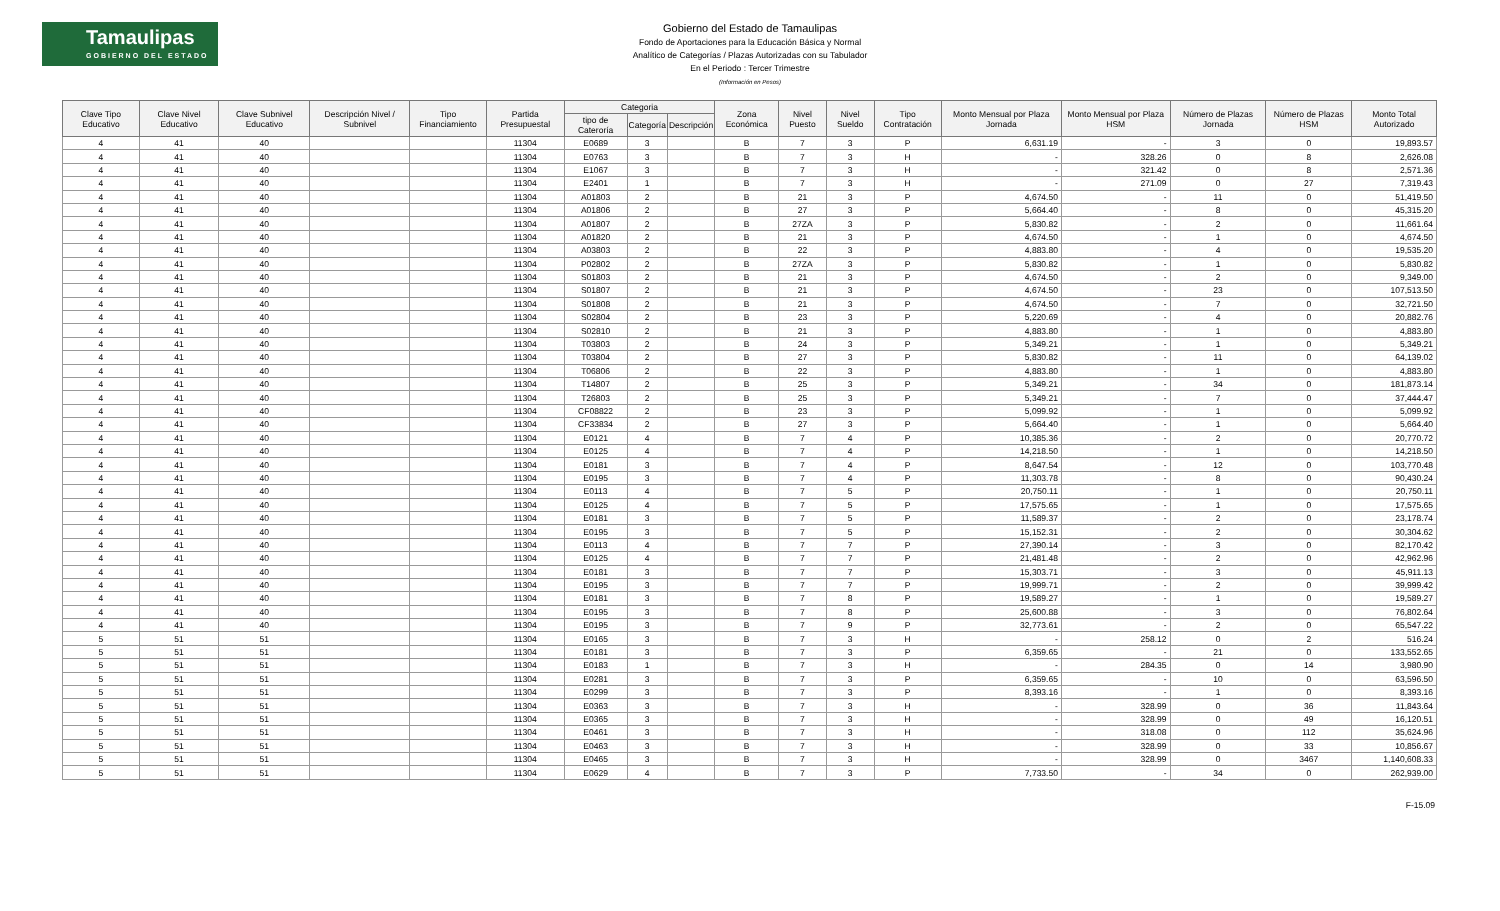Tamaulipas
GOBIERNO DEL ESTADO
Gobierno del Estado de Tamaulipas
Fondo de Aportaciones para la Educación Básica y Normal
Analítico de Categorías / Plazas Autorizadas con su Tabulador
En el Periodo : Tercer Trimestre
(Información en Pesos)
| Clave Tipo Educativo | Clave Nivel Educativo | Clave Subnivel Educativo | Descripción Nivel / Subnivel | Tipo Financiamiento | Partida Presupuestal | Categoria | | | Zona Económica | Nivel Puesto | Nivel Sueldo | Tipo Contratación | Monto Mensual por Plaza Jornada | Monto Mensual por Plaza HSM | Número de Plazas Jornada | Número de Plazas HSM | Monto Total Autorizado |
| --- | --- | --- | --- | --- | --- | --- | --- | --- | --- | --- | --- | --- | --- | --- | --- | --- | --- |
| | | | | | | tipo de Caterоría | Categoría | Descripción | | | | | | | | | |
| 4 | 41 | 40 | | | 11304 | E0689 | 3 | | B | 7 | 3 | P | 6,631.19 | - | 3 | 0 | 19,893.57 |
| 4 | 41 | 40 | | | 11304 | E0763 | 3 | | B | 7 | 3 | H | - | 328.26 | 0 | 8 | 2,626.08 |
| 4 | 41 | 40 | | | 11304 | E1067 | 3 | | B | 7 | 3 | H | - | 321.42 | 0 | 8 | 2,571.36 |
| 4 | 41 | 40 | | | 11304 | E2401 | 1 | | B | 7 | 3 | H | - | 271.09 | 0 | 27 | 7,319.43 |
| 4 | 41 | 40 | | | 11304 | A01803 | 2 | | B | 21 | 3 | P | 4,674.50 | - | 11 | 0 | 51,419.50 |
| 4 | 41 | 40 | | | 11304 | A01806 | 2 | | B | 27 | 3 | P | 5,664.40 | - | 8 | 0 | 45,315.20 |
| 4 | 41 | 40 | | | 11304 | A01807 | 2 | | B | 27ZA | 3 | P | 5,830.82 | - | 2 | 0 | 11,661.64 |
| 4 | 41 | 40 | | | 11304 | A01820 | 2 | | B | 21 | 3 | P | 4,674.50 | - | 1 | 0 | 4,674.50 |
| 4 | 41 | 40 | | | 11304 | A03803 | 2 | | B | 22 | 3 | P | 4,883.80 | - | 4 | 0 | 19,535.20 |
| 4 | 41 | 40 | | | 11304 | P02802 | 2 | | B | 27ZA | 3 | P | 5,830.82 | - | 1 | 0 | 5,830.82 |
| 4 | 41 | 40 | | | 11304 | S01803 | 2 | | B | 21 | 3 | P | 4,674.50 | - | 2 | 0 | 9,349.00 |
| 4 | 41 | 40 | | | 11304 | S01807 | 2 | | B | 21 | 3 | P | 4,674.50 | - | 23 | 0 | 107,513.50 |
| 4 | 41 | 40 | | | 11304 | S01808 | 2 | | B | 21 | 3 | P | 4,674.50 | - | 7 | 0 | 32,721.50 |
| 4 | 41 | 40 | | | 11304 | S02804 | 2 | | B | 23 | 3 | P | 5,220.69 | - | 4 | 0 | 20,882.76 |
| 4 | 41 | 40 | | | 11304 | S02810 | 2 | | B | 21 | 3 | P | 4,883.80 | - | 1 | 0 | 4,883.80 |
| 4 | 41 | 40 | | | 11304 | T03803 | 2 | | B | 24 | 3 | P | 5,349.21 | - | 1 | 0 | 5,349.21 |
| 4 | 41 | 40 | | | 11304 | T03804 | 2 | | B | 27 | 3 | P | 5,830.82 | - | 11 | 0 | 64,139.02 |
| 4 | 41 | 40 | | | 11304 | T06806 | 2 | | B | 22 | 3 | P | 4,883.80 | - | 1 | 0 | 4,883.80 |
| 4 | 41 | 40 | | | 11304 | T14807 | 2 | | B | 25 | 3 | P | 5,349.21 | - | 34 | 0 | 181,873.14 |
| 4 | 41 | 40 | | | 11304 | T26803 | 2 | | B | 25 | 3 | P | 5,349.21 | - | 7 | 0 | 37,444.47 |
| 4 | 41 | 40 | | | 11304 | CF08822 | 2 | | B | 23 | 3 | P | 5,099.92 | - | 1 | 0 | 5,099.92 |
| 4 | 41 | 40 | | | 11304 | CF33834 | 2 | | B | 27 | 3 | P | 5,664.40 | - | 1 | 0 | 5,664.40 |
| 4 | 41 | 40 | | | 11304 | E0121 | 4 | | B | 7 | 4 | P | 10,385.36 | - | 2 | 0 | 20,770.72 |
| 4 | 41 | 40 | | | 11304 | E0125 | 4 | | B | 7 | 4 | P | 14,218.50 | - | 1 | 0 | 14,218.50 |
| 4 | 41 | 40 | | | 11304 | E0181 | 3 | | B | 7 | 4 | P | 8,647.54 | - | 12 | 0 | 103,770.48 |
| 4 | 41 | 40 | | | 11304 | E0195 | 3 | | B | 7 | 4 | P | 11,303.78 | - | 8 | 0 | 90,430.24 |
| 4 | 41 | 40 | | | 11304 | E0113 | 4 | | B | 7 | 5 | P | 20,750.11 | - | 1 | 0 | 20,750.11 |
| 4 | 41 | 40 | | | 11304 | E0125 | 4 | | B | 7 | 5 | P | 17,575.65 | - | 1 | 0 | 17,575.65 |
| 4 | 41 | 40 | | | 11304 | E0181 | 3 | | B | 7 | 5 | P | 11,589.37 | - | 2 | 0 | 23,178.74 |
| 4 | 41 | 40 | | | 11304 | E0195 | 3 | | B | 7 | 5 | P | 15,152.31 | - | 2 | 0 | 30,304.62 |
| 4 | 41 | 40 | | | 11304 | E0113 | 4 | | B | 7 | 7 | P | 27,390.14 | - | 3 | 0 | 82,170.42 |
| 4 | 41 | 40 | | | 11304 | E0125 | 4 | | B | 7 | 7 | P | 21,481.48 | - | 2 | 0 | 42,962.96 |
| 4 | 41 | 40 | | | 11304 | E0181 | 3 | | B | 7 | 7 | P | 15,303.71 | - | 3 | 0 | 45,911.13 |
| 4 | 41 | 40 | | | 11304 | E0195 | 3 | | B | 7 | 7 | P | 19,999.71 | - | 2 | 0 | 39,999.42 |
| 4 | 41 | 40 | | | 11304 | E0181 | 3 | | B | 7 | 8 | P | 19,589.27 | - | 1 | 0 | 19,589.27 |
| 4 | 41 | 40 | | | 11304 | E0195 | 3 | | B | 7 | 8 | P | 25,600.88 | - | 3 | 0 | 76,802.64 |
| 4 | 41 | 40 | | | 11304 | E0195 | 3 | | B | 7 | 9 | P | 32,773.61 | - | 2 | 0 | 65,547.22 |
| 5 | 51 | 51 | | | 11304 | E0165 | 3 | | B | 7 | 3 | H | - | 258.12 | 0 | 2 | 516.24 |
| 5 | 51 | 51 | | | 11304 | E0181 | 3 | | B | 7 | 3 | P | 6,359.65 | - | 21 | 0 | 133,552.65 |
| 5 | 51 | 51 | | | 11304 | E0183 | 1 | | B | 7 | 3 | H | - | 284.35 | 0 | 14 | 3,980.90 |
| 5 | 51 | 51 | | | 11304 | E0281 | 3 | | B | 7 | 3 | P | 6,359.65 | - | 10 | 0 | 63,596.50 |
| 5 | 51 | 51 | | | 11304 | E0299 | 3 | | B | 7 | 3 | P | 8,393.16 | - | 1 | 0 | 8,393.16 |
| 5 | 51 | 51 | | | 11304 | E0363 | 3 | | B | 7 | 3 | H | - | 328.99 | 0 | 36 | 11,843.64 |
| 5 | 51 | 51 | | | 11304 | E0365 | 3 | | B | 7 | 3 | H | - | 328.99 | 0 | 49 | 16,120.51 |
| 5 | 51 | 51 | | | 11304 | E0461 | 3 | | B | 7 | 3 | H | - | 318.08 | 0 | 112 | 35,624.96 |
| 5 | 51 | 51 | | | 11304 | E0463 | 3 | | B | 7 | 3 | H | - | 328.99 | 0 | 33 | 10,856.67 |
| 5 | 51 | 51 | | | 11304 | E0465 | 3 | | B | 7 | 3 | H | - | 328.99 | 0 | 3467 | 1,140,608.33 |
| 5 | 51 | 51 | | | 11304 | E0629 | 4 | | B | 7 | 3 | P | 7,733.50 | - | 34 | 0 | 262,939.00 |
F-15.09